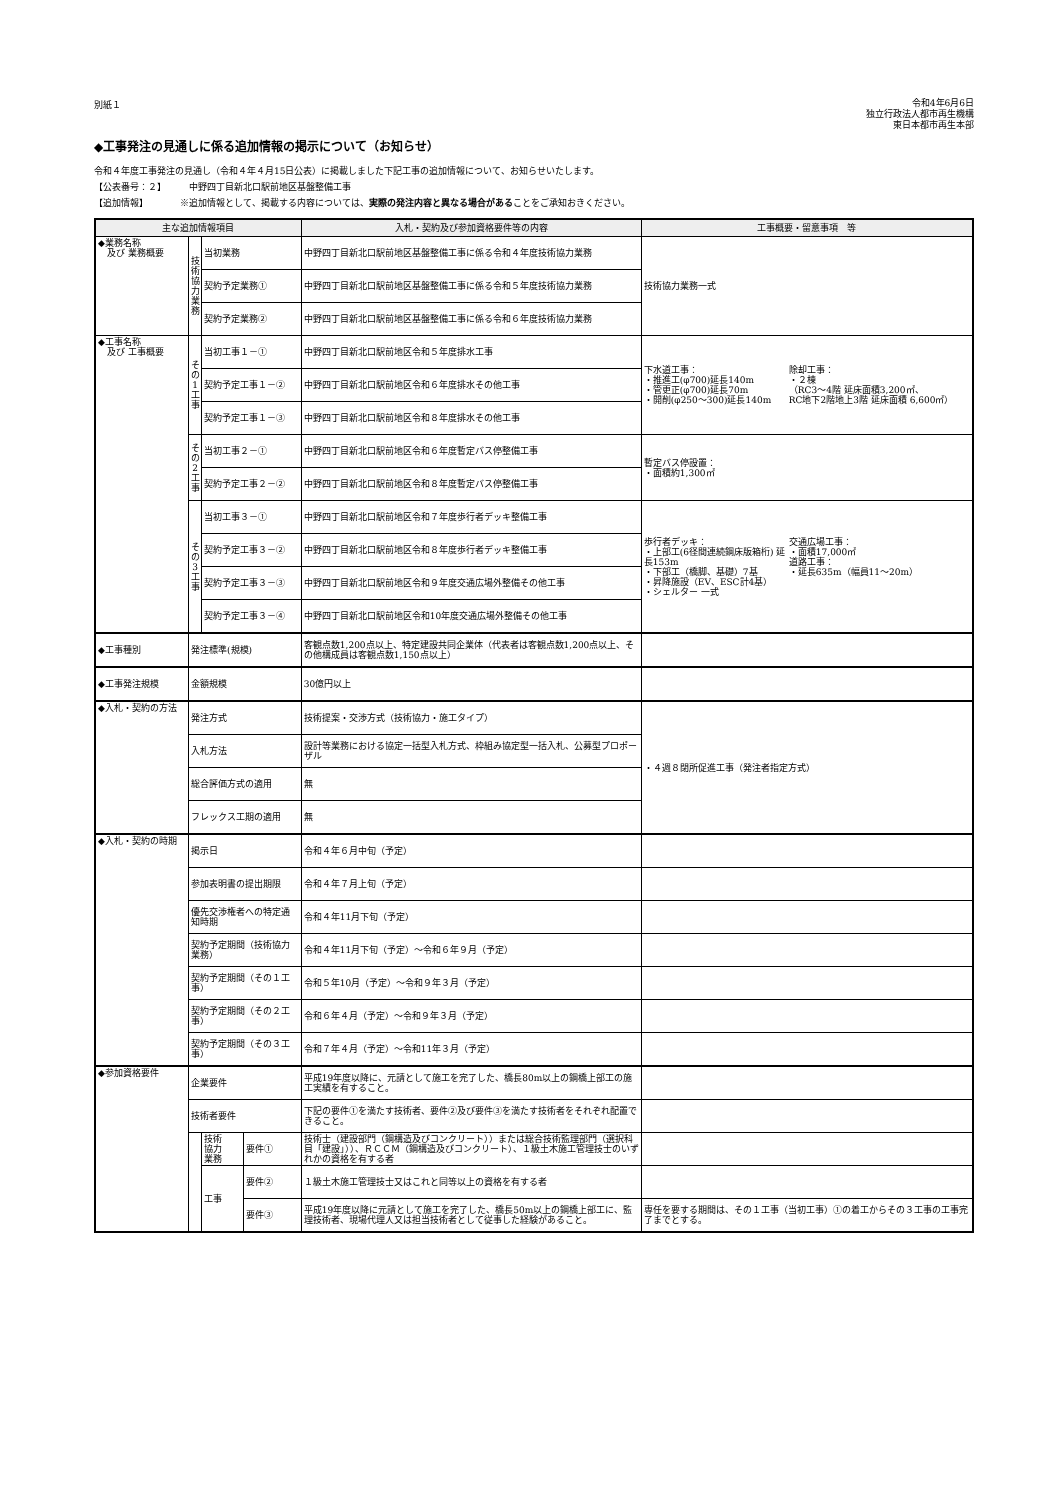別紙１
令和4年6月6日
独立行政法人都市再生機構
東日本都市再生本部
◆工事発注の見通しに係る追加情報の掲示について（お知らせ）
令和４年度工事発注の見通し（令和４年４月15日公表）に掲載しました下記工事の追加情報について、お知らせいたします。
【公表番号：２】　　　中野四丁目新北口駅前地区基盤整備工事
【追加情報】　　　　※追加情報として、掲載する内容については、実際の発注内容と異なる場合があることをご承知おきください。
| 主な追加情報項目 | | | | | 入札・契約及び参加資格要件等の内容 | 工事概要・留意事項 等 |
| --- | --- | --- | --- | --- | --- | --- |
| ◆業務名称 及び 業務概要 | 技 術 協 力 業 務 | 当初業務 | | | 中野四丁目新北口駅前地区基盤整備工事に係る令和４年度技術協力業務 | 技術協力業務一式 |
| | | 契約予定業務① | | | 中野四丁目新北口駅前地区基盤整備工事に係る令和５年度技術協力業務 | |
| | | 契約予定業務② | | | 中野四丁目新北口駅前地区基盤整備工事に係る令和６年度技術協力業務 | |
| ◆工事名称 及び 工事概要 | そ の 1 工 事 | 当初工事１－① | | | 中野四丁目新北口駅前地区令和５年度排水工事 | 下水道工事： ・推進工(φ700)延長140m ・管更正(φ700)延長70m ・開削(φ250～300)延長140m 除却工事： ・２棟 （RC3～4階 延床面積3,200㎡、 RC地下2階地上3階 延床面積 6,600㎡） |
| | | 契約予定工事１－② | | | 中野四丁目新北口駅前地区令和６年度排水その他工事 | |
| | | 契約予定工事１－③ | | | 中野四丁目新北口駅前地区令和８年度排水その他工事 | |
| | そ の 2 工 事 | 当初工事２－① | | | 中野四丁目新北口駅前地区令和６年度暫定バス停整備工事 | 暫定バス停設置： ・面積約1,300㎡ |
| | | 契約予定工事２－② | | | 中野四丁目新北口駅前地区令和８年度暫定バス停整備工事 | |
| | そ の 3 工 事 | 当初工事３－① | | | 中野四丁目新北口駅前地区令和７年度歩行者デッキ整備工事 | 歩行者デッキ： ・上部工(6径間連続鋼床版箱桁) 延長153m ・下部工（橋脚、基礎）7基 ・昇降施設（EV、ESC計4基） ・シェルター 一式 交通広場工事： ・面積17,000㎡ 道路工事： ・延長635m（幅員11～20m） |
| | | 契約予定工事３－② | | | 中野四丁目新北口駅前地区令和８年度歩行者デッキ整備工事 | |
| | | 契約予定工事３－③ | | | 中野四丁目新北口駅前地区令和９年度交通広場外整備その他工事 | |
| | | 契約予定工事３－④ | | | 中野四丁目新北口駅前地区令和10年度交通広場外整備その他工事 | |
| ◆工事種別 | 発注標準(規模) | | | | 客観点数1,200点以上、特定建設共同企業体（代表者は客観点数1,200点以上、その他構成員は客観点数1,150点以上） | |
| ◆工事発注規模 | 金額規模 | | | | 30億円以上 | |
| ◆入札・契約の方法 | 発注方式 | | | | 技術提案・交渉方式（技術協力・施工タイプ） | ・４週８閉所促進工事（発注者指定方式） |
| | 入札方法 | | | | 設計等業務における協定一括型入札方式、枠組み協定型一括入札、公募型プロポーザル | |
| | 総合評価方式の適用 | | | | 無 | |
| | フレックス工期の適用 | | | | 無 | |
| ◆入札・契約の時期 | 掲示日 | | | | 令和４年６月中旬（予定） | |
| | 参加表明書の提出期限 | | | | 令和４年７月上旬（予定） | |
| | 優先交渉権者への特定通知時期 | | | | 令和４年11月下旬（予定） | |
| | 契約予定期間（技術協力業務） | | | | 令和４年11月下旬（予定）～令和６年９月（予定） | |
| | 契約予定期間（その１工事） | | | | 令和５年10月（予定）～令和９年３月（予定） | |
| | 契約予定期間（その２工事） | | | | 令和６年４月（予定）～令和９年３月（予定） | |
| | 契約予定期間（その３工事） | | | | 令和７年４月（予定）～令和11年３月（予定） | |
| ◆参加資格要件 | 企業要件 | | | | 平成19年度以降に、元請として施工を完了した、橋長80m以上の鋼橋上部工の施工実績を有すること。 | |
| | 技術者要件 | | | | 下記の要件①を満たす技術者、要件②及び要件③を満たす技術者をそれぞれ配置できること。 | |
| | | | 技術 協力 業務 | 要件① | 技術士（建設部門（鋼構造及びコンクリート））または総合技術監理部門（選択科目「建設」））、ＲＣＣＭ（鋼構造及びコンクリート）、１級土木施工管理技士のいずれかの資格を有する者 | |
| | | | 工事 | 要件② | １級土木施工管理技士又はこれと同等以上の資格を有する者 | |
| | | | | 要件③ | 平成19年度以降に元請として施工を完了した、橋長50m以上の鋼橋上部工に、監理技術者、現場代理人又は担当技術者として従事した経験があること。 | 専任を要する期間は、その１工事（当初工事）①の着工からその３工事の工事完了までとする。 |